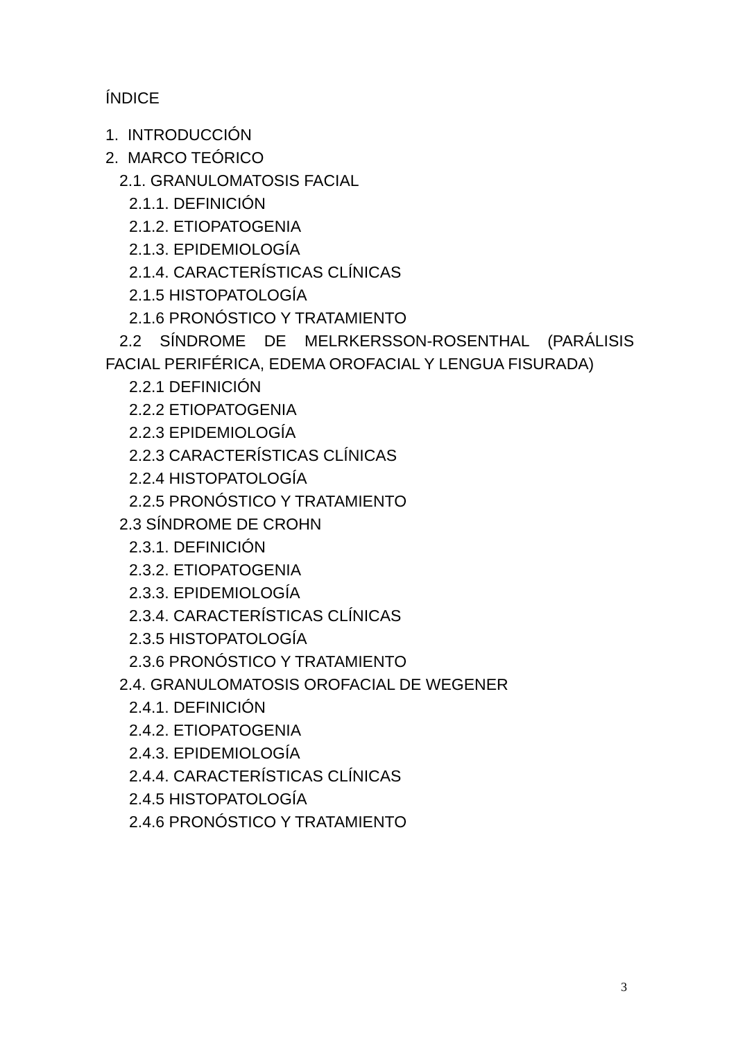ÍNDICE
1. INTRODUCCIÓN
2. MARCO TEÓRICO
2.1. GRANULOMATOSIS FACIAL
2.1.1. DEFINICIÓN
2.1.2. ETIOPATOGENIA
2.1.3. EPIDEMIOLOGÍA
2.1.4. CARACTERÍSTICAS CLÍNICAS
2.1.5 HISTOPATOLOGÍA
2.1.6 PRONÓSTICO Y TRATAMIENTO
2.2 SÍNDROME DE MELRKERSSON-ROSENTHAL (PARÁLISIS FACIAL PERIFÉRICA, EDEMA OROFACIAL Y LENGUA FISURADA)
2.2.1 DEFINICIÓN
2.2.2 ETIOPATOGENIA
2.2.3 EPIDEMIOLOGÍA
2.2.3 CARACTERÍSTICAS CLÍNICAS
2.2.4 HISTOPATOLOGÍA
2.2.5 PRONÓSTICO Y TRATAMIENTO
2.3 SÍNDROME DE CROHN
2.3.1. DEFINICIÓN
2.3.2. ETIOPATOGENIA
2.3.3. EPIDEMIOLOGÍA
2.3.4. CARACTERÍSTICAS CLÍNICAS
2.3.5 HISTOPATOLOGÍA
2.3.6 PRONÓSTICO Y TRATAMIENTO
2.4. GRANULOMATOSIS OROFACIAL DE WEGENER
2.4.1. DEFINICIÓN
2.4.2. ETIOPATOGENIA
2.4.3. EPIDEMIOLOGÍA
2.4.4. CARACTERÍSTICAS CLÍNICAS
2.4.5 HISTOPATOLOGÍA
2.4.6 PRONÓSTICO Y TRATAMIENTO
3